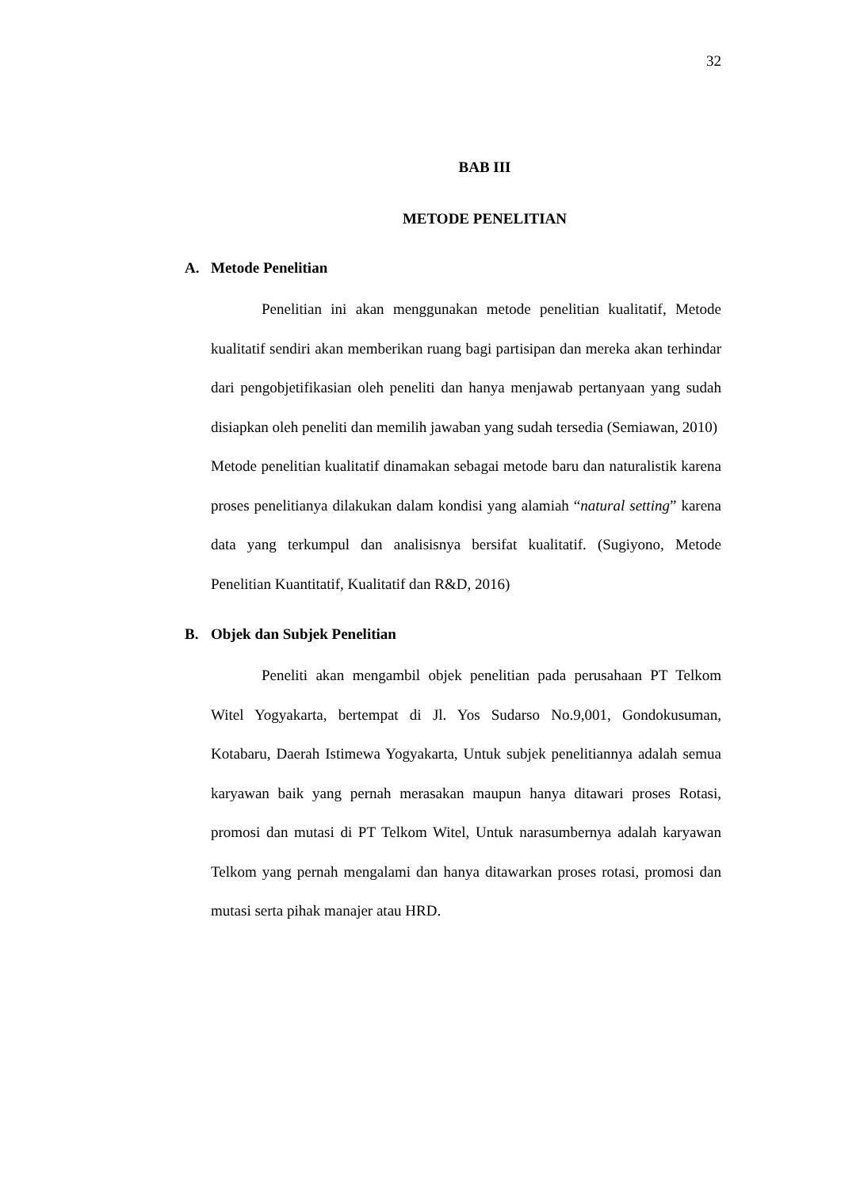32
BAB III
METODE PENELITIAN
A. Metode Penelitian
Penelitian ini akan menggunakan metode penelitian kualitatif, Metode kualitatif sendiri akan memberikan ruang bagi partisipan dan mereka akan terhindar dari pengobjetifikasian oleh peneliti dan hanya menjawab pertanyaan yang sudah disiapkan oleh peneliti dan memilih jawaban yang sudah tersedia (Semiawan, 2010)
Metode penelitian kualitatif dinamakan sebagai metode baru dan naturalistik karena proses penelitianya dilakukan dalam kondisi yang alamiah “natural setting” karena data yang terkumpul dan analisisnya bersifat kualitatif. (Sugiyono, Metode Penelitian Kuantitatif, Kualitatif dan R&D, 2016)
B. Objek dan Subjek Penelitian
Peneliti akan mengambil objek penelitian pada perusahaan PT Telkom Witel Yogyakarta, bertempat di Jl. Yos Sudarso No.9,001, Gondokusuman, Kotabaru, Daerah Istimewa Yogyakarta, Untuk subjek penelitiannya adalah semua karyawan baik yang pernah merasakan maupun hanya ditawari proses Rotasi, promosi dan mutasi di PT Telkom Witel, Untuk narasumbernya adalah karyawan Telkom yang pernah mengalami dan hanya ditawarkan proses rotasi, promosi dan mutasi serta pihak manajer atau HRD.